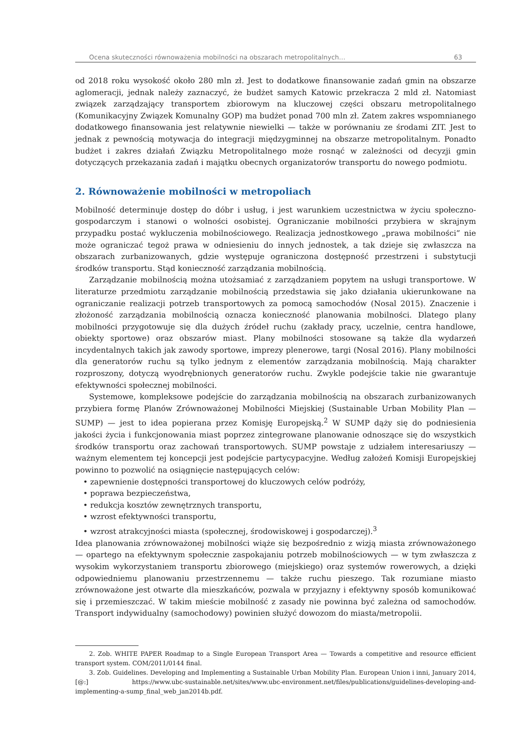Ocena skuteczności równoważenia mobilności na obszarach metropolitalnych… 63
od 2018 roku wysokość około 280 mln zł. Jest to dodatkowe finansowanie zadań gmin na obszarze aglomeracji, jednak należy zaznaczyć, że budżet samych Katowic przekracza 2 mld zł. Natomiast związek zarządzający transportem zbiorowym na kluczowej części obszaru metropolitalnego (Komunikacyjny Związek Komunalny GOP) ma budżet ponad 700 mln zł. Zatem zakres wspomnianego dodatkowego finansowania jest relatywnie niewielki — także w porównaniu ze środami ZIT. Jest to jednak z pewnością motywacja do integracji międzygminnej na obszarze metropolitalnym. Ponadto budżet i zakres działań Związku Metropolitalnego może rosnąć w zależności od decyzji gmin dotyczących przekazania zadań i majątku obecnych organizatorów transportu do nowego podmiotu.
2. Równoważenie mobilności w metropoliach
Mobilność determinuje dostęp do dóbr i usług, i jest warunkiem uczestnictwa w życiu społeczno-gospodarczym i stanowi o wolności osobistej. Ograniczanie mobilności przybiera w skrajnym przypadku postać wykluczenia mobilnościowego. Realizacja jednostkowego „prawa mobilności” nie może ograniczać tegoż prawa w odniesieniu do innych jednostek, a tak dzieje się zwłaszcza na obszarach zurbanizowanych, gdzie występuje ograniczona dostępność przestrzeni i substytucji środków transportu. Stąd konieczność zarządzania mobilnością.
Zarządzanie mobilnością można utożsamiać z zarządzaniem popytem na usługi transportowe. W literaturze przedmiotu zarządzanie mobilnością przedstawia się jako działania ukierunkowane na ograniczanie realizacji potrzeb transportowych za pomocą samochodów (Nosal 2015). Znaczenie i złożoność zarządzania mobilnością oznacza konieczność planowania mobilności. Dlatego plany mobilności przygotowuje się dla dużych źródeł ruchu (zakłady pracy, uczelnie, centra handlowe, obiekty sportowe) oraz obszarów miast. Plany mobilności stosowane są także dla wydarzeń incydentalnych takich jak zawody sportowe, imprezy plenerowe, targi (Nosal 2016). Plany mobilności dla generatorów ruchu są tylko jednym z elementów zarządzania mobilnością. Mają charakter rozproszony, dotyczą wyodrębnionych generatorów ruchu. Zwykle podejście takie nie gwarantuje efektywności społecznej mobilności.
Systemowe, kompleksowe podejście do zarządzania mobilnością na obszarach zurbanizowanych przybiera formę Planów Zrównoważonej Mobilności Miejskiej (Sustainable Urban Mobility Plan — SUMP) — jest to idea popierana przez Komisję Europejską.<sup>2</sup> W SUMP dąży się do podniesienia jakości życia i funkcjonowania miast poprzez zintegrowane planowanie odnoszące się do wszystkich środków transportu oraz zachowań transportowych. SUMP powstaje z udziałem interesariuszy — ważnym elementem tej koncepcji jest podejście partycypacyjne. Według założeń Komisji Europejskiej powinno to pozwolić na osiągnięcie następujących celów:
• zapewnienie dostępności transportowej do kluczowych celów podróży,
• poprawa bezpieczeństwa,
• redukcja kosztów zewnętrznych transportu,
• wzrost efektywności transportu,
• wzrost atrakcyjności miasta (społecznej, środowiskowej i gospodarczej).<sup>3</sup>
Idea planowania zrównoważonej mobilności wiąże się bezpośrednio z wizją miasta zrównoważonego — opartego na efektywnym społecznie zaspokajaniu potrzeb mobilnościowych — w tym zwłaszcza z wysokim wykorzystaniem transportu zbiorowego (miejskiego) oraz systemów rowerowych, a dzięki odpowiedniemu planowaniu przestrzennemu — także ruchu pieszego. Tak rozumiane miasto zrównoważone jest otwarte dla mieszkańców, pozwala w przyjazny i efektywny sposób komunikować się i przemieszczać. W takim mieście mobilność z zasady nie powinna być zależna od samochodów. Transport indywidualny (samochodowy) powinien służyć dowozom do miasta/metropolii.
2. Zob. WHITE PAPER Roadmap to a Single European Transport Area — Towards a competitive and resource efficient transport system. COM/2011/0144 final.
3. Zob. Guidelines. Developing and Implementing a Sustainable Urban Mobility Plan. European Union i inni, January 2014, [@:] https://www.ubc-sustainable.net/sites/www.ubc-environment.net/files/publications/guidelines-developing-and-implementing-a-sump_final_web_jan2014b.pdf.